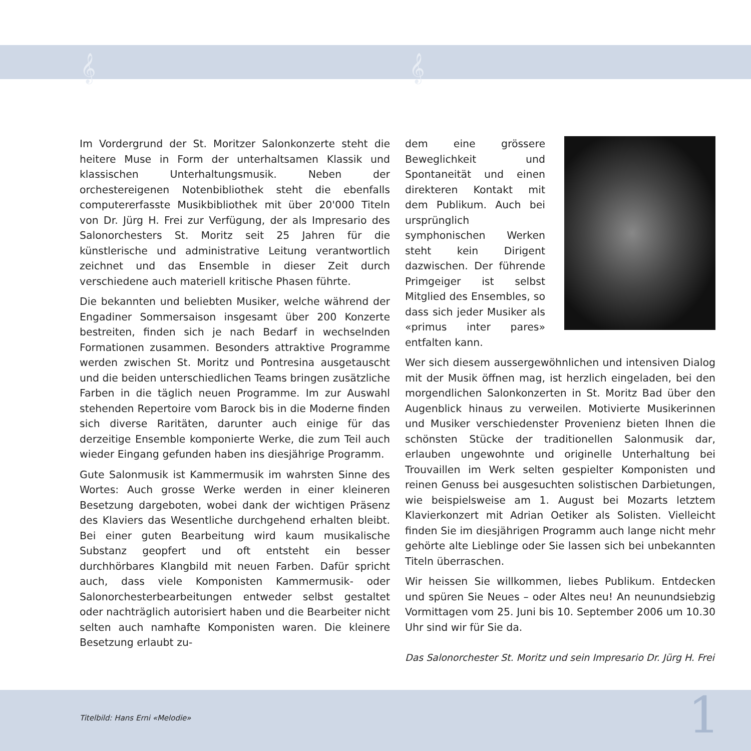𝄞 𝄞
Im Vordergrund der St. Moritzer Salonkonzerte steht die heitere Muse in Form der unterhaltsamen Klassik und klassischen Unterhaltungsmusik. Neben der orchestereigenen Notenbibliothek steht die ebenfalls computererfasste Musikbibliothek mit über 20'000 Titeln von Dr. Jürg H. Frei zur Verfügung, der als Impresario des Salonorchesters St. Moritz seit 25 Jahren für die künstlerische und administrative Leitung verantwortlich zeichnet und das Ensemble in dieser Zeit durch verschiedene auch materiell kritische Phasen führte.
Die bekannten und beliebten Musiker, welche während der Engadiner Sommersaison insgesamt über 200 Konzerte bestreiten, finden sich je nach Bedarf in wechselnden Formationen zusammen. Besonders attraktive Programme werden zwischen St. Moritz und Pontresina ausgetauscht und die beiden unterschiedlichen Teams bringen zusätzliche Farben in die täglich neuen Programme. Im zur Auswahl stehenden Repertoire vom Barock bis in die Moderne finden sich diverse Raritäten, darunter auch einige für das derzeitige Ensemble komponierte Werke, die zum Teil auch wieder Eingang gefunden haben ins diesjährige Programm.
Gute Salonmusik ist Kammermusik im wahrsten Sinne des Wortes: Auch grosse Werke werden in einer kleineren Besetzung dargeboten, wobei dank der wichtigen Präsenz des Klaviers das Wesentliche durchgehend erhalten bleibt. Bei einer guten Bearbeitung wird kaum musikalische Substanz geopfert und oft entsteht ein besser durchhörbares Klangbild mit neuen Farben. Dafür spricht auch, dass viele Komponisten Kammermusik- oder Salonorchesterbearbeitungen entweder selbst gestaltet oder nachträglich autorisiert haben und die Bearbeiter nicht selten auch namhafte Komponisten waren. Die kleinere Besetzung erlaubt zu-
dem eine grössere Beweglichkeit und Spontaneität und einen direkteren Kontakt mit dem Publikum. Auch bei ursprünglich symphonischen Werken steht kein Dirigent dazwischen. Der führende Primgeiger ist selbst Mitglied des Ensembles, so dass sich jeder Musiker als «primus inter pares» entfalten kann.
Wer sich diesem aussergewöhnlichen und intensiven Dialog mit der Musik öffnen mag, ist herzlich eingeladen, bei den morgendlichen Salonkonzerten in St. Moritz Bad über den Augenblick hinaus zu verweilen. Motivierte Musikerinnen und Musiker verschiedenster Provenienz bieten Ihnen die schönsten Stücke der traditionellen Salonmusik dar, erlauben ungewohnte und originelle Unterhaltung bei Trouvaillen im Werk selten gespielter Komponisten und reinen Genuss bei ausgesuchten solistischen Darbietungen, wie beispielsweise am 1. August bei Mozarts letztem Klavierkonzert mit Adrian Oetiker als Solisten. Vielleicht finden Sie im diesjährigen Programm auch lange nicht mehr gehörte alte Lieblinge oder Sie lassen sich bei unbekannten Titeln überraschen.
Wir heissen Sie willkommen, liebes Publikum. Entdecken und spüren Sie Neues – oder Altes neu! An neunundsiebzig Vormittagen vom 25. Juni bis 10. September 2006 um 10.30 Uhr sind wir für Sie da.
Das Salonorchester St. Moritz und sein Impresario Dr. Jürg H. Frei
Titelbild: Hans Erni «Melodie» 1